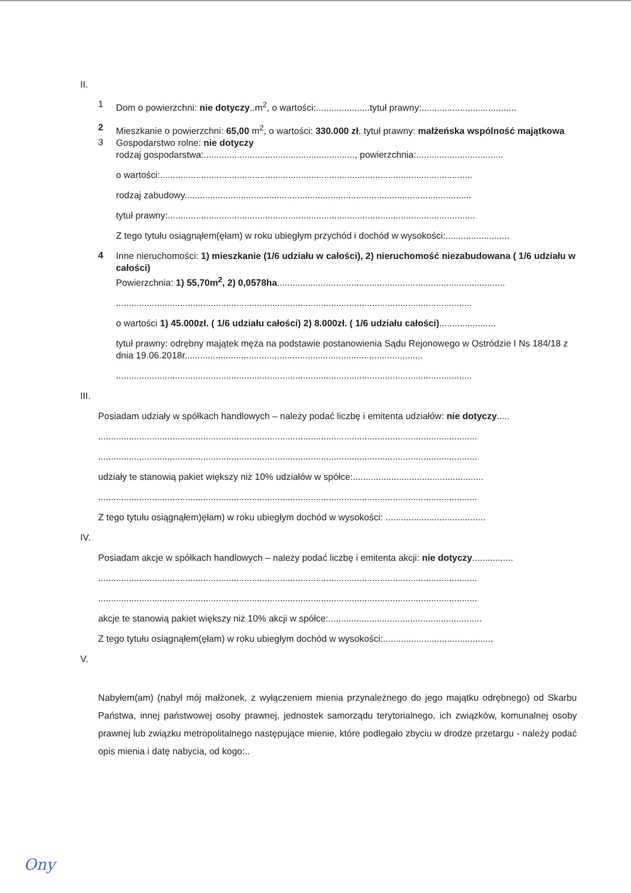II.
1
Dom o powierzchni: nie dotyczy..m<sup>2</sup>, o wartości:.....................tytuł prawny:.....................................
2
Mieszkanie o powierzchni: 65,00 m<sup>2</sup>, o wartości: 330.000 zł. tytuł prawny: małżeńska wspólność majątkowa
3
Gospodarstwo rolne: nie dotyczy
rodzaj gospodarstwa:..........................................................., powierzchnia:..................................
o wartości:..........................................................................................................................
rodzaj zabudowy................................................................................................................
tytuł prawny:........................................................................................................................
Z tego tytułu osiągnąłem(ęłam) w roku ubiegłym przychód i dochód w wysokości:.........................
4
Inne nieruchomości: 1) mieszkanie (1/6 udziału w całości), 2) nieruchomość niezabudowana ( 1/6 udziału w całości)
Powierzchnia: 1) 55,70m<sup>2</sup>, 2) 0,0578ha.........................................................................................
...........................................................................................................................................
o wartości 1) 45.000zł. ( 1/6 udziału całości) 2) 8.000zł. ( 1/6 udziału całości)......................
tytuł prawny: odrębny majątek męża na podstawie postanowienia Sądu Rejonowego w Ostródzie I Ns 184/18 z dnia 19.06.2018r.............................................................................................
...........................................................................................................................................
III.
Posiadam udziały w spółkach handlowych – należy podać liczbę i emitenta udziałów: nie dotyczy.....
....................................................................................................................................................
....................................................................................................................................................
udziały te stanowią pakiet większy niż 10% udziałów w spółce:...................................................
....................................................................................................................................................
Z tego tytułu osiągnąłem)ęłam) w roku ubiegłym dochód w wysokości: .......................................
IV.
Posiadam akcje w spółkach handlowych – należy podać liczbę i emitenta akcji: nie dotyczy................
....................................................................................................................................................
....................................................................................................................................................
akcje te stanowią pakiet większy niż 10% akcji w spółce:............................................................
Z tego tytułu osiągnąłem(ęłam) w roku ubiegłym dochód w wysokości:...........................................
V.
Nabyłem(am) (nabył mój małżonek, z wyłączeniem mienia przynależnego do jego majątku odrębnego) od Skarbu Państwa, innej państwowej osoby prawnej, jednostek samorządu terytorialnego, ich związków, komunalnej osoby prawnej lub związku metropolitalnego następujące mienie, które podlegało zbyciu w drodze przetargu - należy podać opis mienia i datę nabycia, od kogo:..
Ony